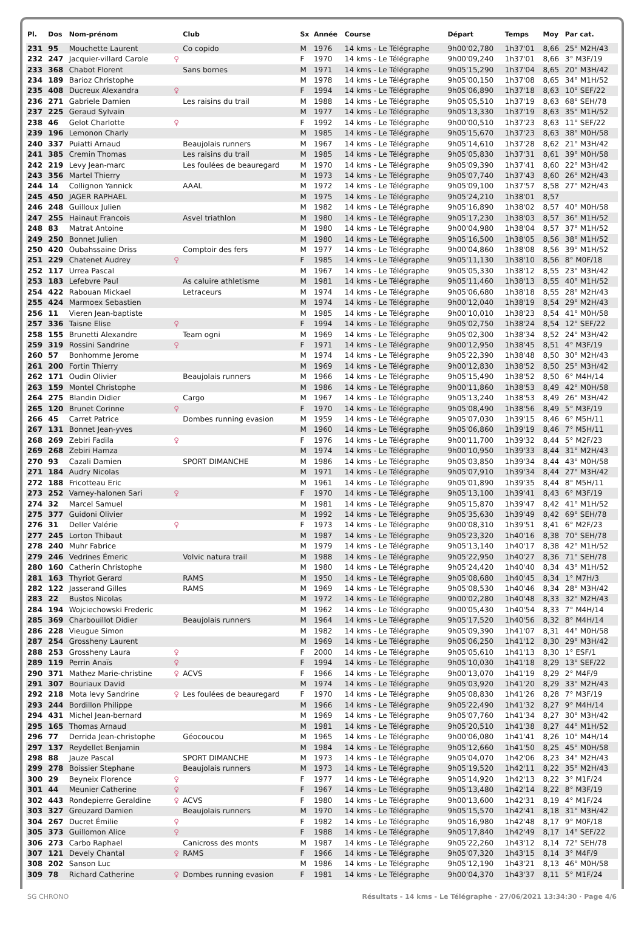| Pl. | Dos | Nom-prénom | | Club | Sx | Année | Course | Départ | Temps | Moy | Par cat. |
| --- | --- | --- | --- | --- | --- | --- | --- | --- | --- | --- | --- |
| 231 | 95 | Mouchette Laurent | | Co copido | M | 1976 | 14 kms - Le Télégraphe | 9h00'02,780 | 1h37'01 | 8,66 | 25° M2H/43 |
| 232 | 247 | Jacquier-villard Carole | ♀ | | F | 1970 | 14 kms - Le Télégraphe | 9h00'09,240 | 1h37'01 | 8,66 | 3° M3F/19 |
| 233 | 368 | Chabot Florent | | Sans bornes | M | 1971 | 14 kms - Le Télégraphe | 9h05'15,290 | 1h37'04 | 8,65 | 20° M3H/42 |
| 234 | 189 | Barioz Christophe | | | M | 1978 | 14 kms - Le Télégraphe | 9h05'00,150 | 1h37'08 | 8,65 | 34° M1H/52 |
| 235 | 408 | Ducreux Alexandra | ♀ | | F | 1994 | 14 kms - Le Télégraphe | 9h05'06,890 | 1h37'18 | 8,63 | 10° SEF/22 |
| 236 | 271 | Gabriele Damien | | Les raisins du trail | M | 1988 | 14 kms - Le Télégraphe | 9h05'05,510 | 1h37'19 | 8,63 | 68° SEH/78 |
| 237 | 225 | Geraud Sylvain | | | M | 1977 | 14 kms - Le Télégraphe | 9h05'13,330 | 1h37'19 | 8,63 | 35° M1H/52 |
| 238 | 46 | Gelot Charlotte | ♀ | | F | 1992 | 14 kms - Le Télégraphe | 9h00'00,510 | 1h37'23 | 8,63 | 11° SEF/22 |
| 239 | 196 | Lemonon Charly | | | M | 1985 | 14 kms - Le Télégraphe | 9h05'15,670 | 1h37'23 | 8,63 | 38° M0H/58 |
| 240 | 337 | Puiatti Arnaud | | Beaujolais runners | M | 1967 | 14 kms - Le Télégraphe | 9h05'14,610 | 1h37'28 | 8,62 | 21° M3H/42 |
| 241 | 385 | Cremin Thomas | | Les raisins du trail | M | 1985 | 14 kms - Le Télégraphe | 9h05'05,830 | 1h37'31 | 8,61 | 39° M0H/58 |
| 242 | 219 | Levy Jean-marc | | Les foulées de beauregard | M | 1970 | 14 kms - Le Télégraphe | 9h05'09,390 | 1h37'41 | 8,60 | 22° M3H/42 |
| 243 | 356 | Martel Thierry | | | M | 1973 | 14 kms - Le Télégraphe | 9h05'07,740 | 1h37'43 | 8,60 | 26° M2H/43 |
| 244 | 14 | Collignon Yannick | | AAAL | M | 1972 | 14 kms - Le Télégraphe | 9h05'09,100 | 1h37'57 | 8,58 | 27° M2H/43 |
| 245 | 450 | JAGER RAPHAEL | | | M | 1975 | 14 kms - Le Télégraphe | 9h05'24,210 | 1h38'01 | 8,57 | |
| 246 | 248 | Guilloux Julien | | | M | 1982 | 14 kms - Le Télégraphe | 9h05'16,890 | 1h38'02 | 8,57 | 40° M0H/58 |
| 247 | 255 | Hainaut Francois | | Asvel triathlon | M | 1980 | 14 kms - Le Télégraphe | 9h05'17,230 | 1h38'03 | 8,57 | 36° M1H/52 |
| 248 | 83 | Matrat Antoine | | | M | 1980 | 14 kms - Le Télégraphe | 9h00'04,980 | 1h38'04 | 8,57 | 37° M1H/52 |
| 249 | 250 | Bonnet Julien | | | M | 1980 | 14 kms - Le Télégraphe | 9h05'16,500 | 1h38'05 | 8,56 | 38° M1H/52 |
| 250 | 420 | Oubahssaine Driss | | Comptoir des fers | M | 1977 | 14 kms - Le Télégraphe | 9h00'04,860 | 1h38'08 | 8,56 | 39° M1H/52 |
| 251 | 229 | Chatenet Audrey | ♀ | | F | 1985 | 14 kms - Le Télégraphe | 9h05'11,130 | 1h38'10 | 8,56 | 8° M0F/18 |
| 252 | 117 | Urrea Pascal | | | M | 1967 | 14 kms - Le Télégraphe | 9h05'05,330 | 1h38'12 | 8,55 | 23° M3H/42 |
| 253 | 183 | Lefebvre Paul | | As caluire athletisme | M | 1981 | 14 kms - Le Télégraphe | 9h05'11,460 | 1h38'13 | 8,55 | 40° M1H/52 |
| 254 | 422 | Rabouan Mickael | | Letraceurs | M | 1974 | 14 kms - Le Télégraphe | 9h05'06,680 | 1h38'18 | 8,55 | 28° M2H/43 |
| 255 | 424 | Marmoex Sebastien | | | M | 1974 | 14 kms - Le Télégraphe | 9h00'12,040 | 1h38'19 | 8,54 | 29° M2H/43 |
| 256 | 11 | Vieren Jean-baptiste | | | M | 1985 | 14 kms - Le Télégraphe | 9h00'10,010 | 1h38'23 | 8,54 | 41° M0H/58 |
| 257 | 336 | Taisne Elise | ♀ | | F | 1994 | 14 kms - Le Télégraphe | 9h05'02,750 | 1h38'24 | 8,54 | 12° SEF/22 |
| 258 | 155 | Brunetti Alexandre | | Team ogni | M | 1969 | 14 kms - Le Télégraphe | 9h05'02,300 | 1h38'34 | 8,52 | 24° M3H/42 |
| 259 | 319 | Rossini Sandrine | ♀ | | F | 1971 | 14 kms - Le Télégraphe | 9h00'12,950 | 1h38'45 | 8,51 | 4° M3F/19 |
| 260 | 57 | Bonhomme Jerome | | | M | 1974 | 14 kms - Le Télégraphe | 9h05'22,390 | 1h38'48 | 8,50 | 30° M2H/43 |
| 261 | 200 | Fortin Thierry | | | M | 1969 | 14 kms - Le Télégraphe | 9h00'12,830 | 1h38'52 | 8,50 | 25° M3H/42 |
| 262 | 171 | Oudin Olivier | | Beaujolais runners | M | 1966 | 14 kms - Le Télégraphe | 9h05'15,490 | 1h38'52 | 8,50 | 6° M4H/14 |
| 263 | 159 | Montel Christophe | | | M | 1986 | 14 kms - Le Télégraphe | 9h00'11,860 | 1h38'53 | 8,49 | 42° M0H/58 |
| 264 | 275 | Blandin Didier | | Cargo | M | 1967 | 14 kms - Le Télégraphe | 9h05'13,240 | 1h38'53 | 8,49 | 26° M3H/42 |
| 265 | 120 | Brunet Corinne | ♀ | | F | 1970 | 14 kms - Le Télégraphe | 9h05'08,490 | 1h38'56 | 8,49 | 5° M3F/19 |
| 266 | 45 | Carret Patrice | | Dombes running evasion | M | 1959 | 14 kms - Le Télégraphe | 9h05'07,030 | 1h39'15 | 8,46 | 6° M5H/11 |
| 267 | 131 | Bonnet Jean-yves | | | M | 1960 | 14 kms - Le Télégraphe | 9h05'06,860 | 1h39'19 | 8,46 | 7° M5H/11 |
| 268 | 269 | Zebiri Fadila | ♀ | | F | 1976 | 14 kms - Le Télégraphe | 9h00'11,700 | 1h39'32 | 8,44 | 5° M2F/23 |
| 269 | 268 | Zebiri Hamza | | | M | 1974 | 14 kms - Le Télégraphe | 9h00'10,950 | 1h39'33 | 8,44 | 31° M2H/43 |
| 270 | 93 | Cazali Damien | | SPORT DIMANCHE | M | 1986 | 14 kms - Le Télégraphe | 9h05'03,850 | 1h39'34 | 8,44 | 43° M0H/58 |
| 271 | 184 | Audry Nicolas | | | M | 1971 | 14 kms - Le Télégraphe | 9h05'07,910 | 1h39'34 | 8,44 | 27° M3H/42 |
| 272 | 188 | Fricotteau Eric | | | M | 1961 | 14 kms - Le Télégraphe | 9h05'01,890 | 1h39'35 | 8,44 | 8° M5H/11 |
| 273 | 252 | Varney-halonen Sari | ♀ | | F | 1970 | 14 kms - Le Télégraphe | 9h05'13,100 | 1h39'41 | 8,43 | 6° M3F/19 |
| 274 | 32 | Marcel Samuel | | | M | 1981 | 14 kms - Le Télégraphe | 9h05'15,870 | 1h39'47 | 8,42 | 41° M1H/52 |
| 275 | 377 | Guidoni Olivier | | | M | 1992 | 14 kms - Le Télégraphe | 9h05'35,630 | 1h39'49 | 8,42 | 69° SEH/78 |
| 276 | 31 | Deller Valérie | ♀ | | F | 1973 | 14 kms - Le Télégraphe | 9h00'08,310 | 1h39'51 | 8,41 | 6° M2F/23 |
| 277 | 245 | Lorton Thibaut | | | M | 1987 | 14 kms - Le Télégraphe | 9h05'23,320 | 1h40'16 | 8,38 | 70° SEH/78 |
| 278 | 240 | Muhr Fabrice | | | M | 1979 | 14 kms - Le Télégraphe | 9h05'13,140 | 1h40'17 | 8,38 | 42° M1H/52 |
| 279 | 246 | Vedrines Émeric | | Volvic natura trail | M | 1988 | 14 kms - Le Télégraphe | 9h05'22,950 | 1h40'27 | 8,36 | 71° SEH/78 |
| 280 | 160 | Catherin Christophe | | | M | 1980 | 14 kms - Le Télégraphe | 9h05'24,420 | 1h40'40 | 8,34 | 43° M1H/52 |
| 281 | 163 | Thyriot Gerard | | RAMS | M | 1950 | 14 kms - Le Télégraphe | 9h05'08,680 | 1h40'45 | 8,34 | 1° M7H/3 |
| 282 | 122 | Jasserand Gilles | | RAMS | M | 1969 | 14 kms - Le Télégraphe | 9h05'08,530 | 1h40'46 | 8,34 | 28° M3H/42 |
| 283 | 22 | Bustos Nicolas | | | M | 1972 | 14 kms - Le Télégraphe | 9h00'02,280 | 1h40'48 | 8,33 | 32° M2H/43 |
| 284 | 194 | Wojciechowski Frederic | | | M | 1962 | 14 kms - Le Télégraphe | 9h00'05,430 | 1h40'54 | 8,33 | 7° M4H/14 |
| 285 | 369 | Charbouillot Didier | | Beaujolais runners | M | 1964 | 14 kms - Le Télégraphe | 9h05'17,520 | 1h40'56 | 8,32 | 8° M4H/14 |
| 286 | 228 | Vieugue Simon | | | M | 1982 | 14 kms - Le Télégraphe | 9h05'09,390 | 1h41'07 | 8,31 | 44° M0H/58 |
| 287 | 254 | Grossheny Laurent | | | M | 1969 | 14 kms - Le Télégraphe | 9h05'06,250 | 1h41'12 | 8,30 | 29° M3H/42 |
| 288 | 253 | Grossheny Laura | ♀ | | F | 2000 | 14 kms - Le Télégraphe | 9h05'05,610 | 1h41'13 | 8,30 | 1° ESF/1 |
| 289 | 119 | Perrin Anaïs | ♀ | | F | 1994 | 14 kms - Le Télégraphe | 9h05'10,030 | 1h41'18 | 8,29 | 13° SEF/22 |
| 290 | 371 | Mathez Marie-christine | ♀ | ACVS | F | 1966 | 14 kms - Le Télégraphe | 9h00'13,070 | 1h41'19 | 8,29 | 2° M4F/9 |
| 291 | 307 | Bouriaux David | | | M | 1974 | 14 kms - Le Télégraphe | 9h05'03,920 | 1h41'20 | 8,29 | 33° M2H/43 |
| 292 | 218 | Mota levy Sandrine | ♀ | Les foulées de beauregard | F | 1970 | 14 kms - Le Télégraphe | 9h05'08,830 | 1h41'26 | 8,28 | 7° M3F/19 |
| 293 | 244 | Bordillon Philippe | | | M | 1966 | 14 kms - Le Télégraphe | 9h05'22,490 | 1h41'32 | 8,27 | 9° M4H/14 |
| 294 | 431 | Michel Jean-bernard | | | M | 1969 | 14 kms - Le Télégraphe | 9h05'07,760 | 1h41'34 | 8,27 | 30° M3H/42 |
| 295 | 165 | Thomas Arnaud | | | M | 1981 | 14 kms - Le Télégraphe | 9h05'20,510 | 1h41'38 | 8,27 | 44° M1H/52 |
| 296 | 77 | Derrida Jean-christophe | | Géocoucou | M | 1965 | 14 kms - Le Télégraphe | 9h00'06,080 | 1h41'41 | 8,26 | 10° M4H/14 |
| 297 | 137 | Reydellet Benjamin | | | M | 1984 | 14 kms - Le Télégraphe | 9h05'12,660 | 1h41'50 | 8,25 | 45° M0H/58 |
| 298 | 88 | Jauze Pascal | | SPORT DIMANCHE | M | 1973 | 14 kms - Le Télégraphe | 9h05'04,070 | 1h42'06 | 8,23 | 34° M2H/43 |
| 299 | 278 | Boissier Stephane | | Beaujolais runners | M | 1973 | 14 kms - Le Télégraphe | 9h05'19,520 | 1h42'11 | 8,22 | 35° M2H/43 |
| 300 | 29 | Beyneix Florence | ♀ | | F | 1977 | 14 kms - Le Télégraphe | 9h05'14,920 | 1h42'13 | 8,22 | 3° M1F/24 |
| 301 | 44 | Meunier Catherine | ♀ | | F | 1967 | 14 kms - Le Télégraphe | 9h05'13,480 | 1h42'14 | 8,22 | 8° M3F/19 |
| 302 | 443 | Rondepierre Geraldine | ♀ | ACVS | F | 1980 | 14 kms - Le Télégraphe | 9h00'13,600 | 1h42'31 | 8,19 | 4° M1F/24 |
| 303 | 327 | Greuzard Damien | | Beaujolais runners | M | 1970 | 14 kms - Le Télégraphe | 9h05'15,570 | 1h42'41 | 8,18 | 31° M3H/42 |
| 304 | 267 | Ducret Émilie | ♀ | | F | 1982 | 14 kms - Le Télégraphe | 9h05'16,980 | 1h42'48 | 8,17 | 9° M0F/18 |
| 305 | 373 | Guillomon Alice | ♀ | | F | 1988 | 14 kms - Le Télégraphe | 9h05'17,840 | 1h42'49 | 8,17 | 14° SEF/22 |
| 306 | 273 | Carbo Raphael | | Canicross des monts | M | 1987 | 14 kms - Le Télégraphe | 9h05'22,260 | 1h43'12 | 8,14 | 72° SEH/78 |
| 307 | 121 | Devely Chantal | ♀ | RAMS | F | 1966 | 14 kms - Le Télégraphe | 9h05'07,320 | 1h43'15 | 8,14 | 3° M4F/9 |
| 308 | 202 | Sanson Luc | | | M | 1986 | 14 kms - Le Télégraphe | 9h05'12,190 | 1h43'21 | 8,13 | 46° M0H/58 |
| 309 | 78 | Richard Catherine | ♀ | Dombes running evasion | F | 1981 | 14 kms - Le Télégraphe | 9h00'04,370 | 1h43'37 | 8,11 | 5° M1F/24 |
SG CHRONO Résultats - 14 kms - Le Télégraphe · 27/06/2021 13:34:30 · Page 4/6